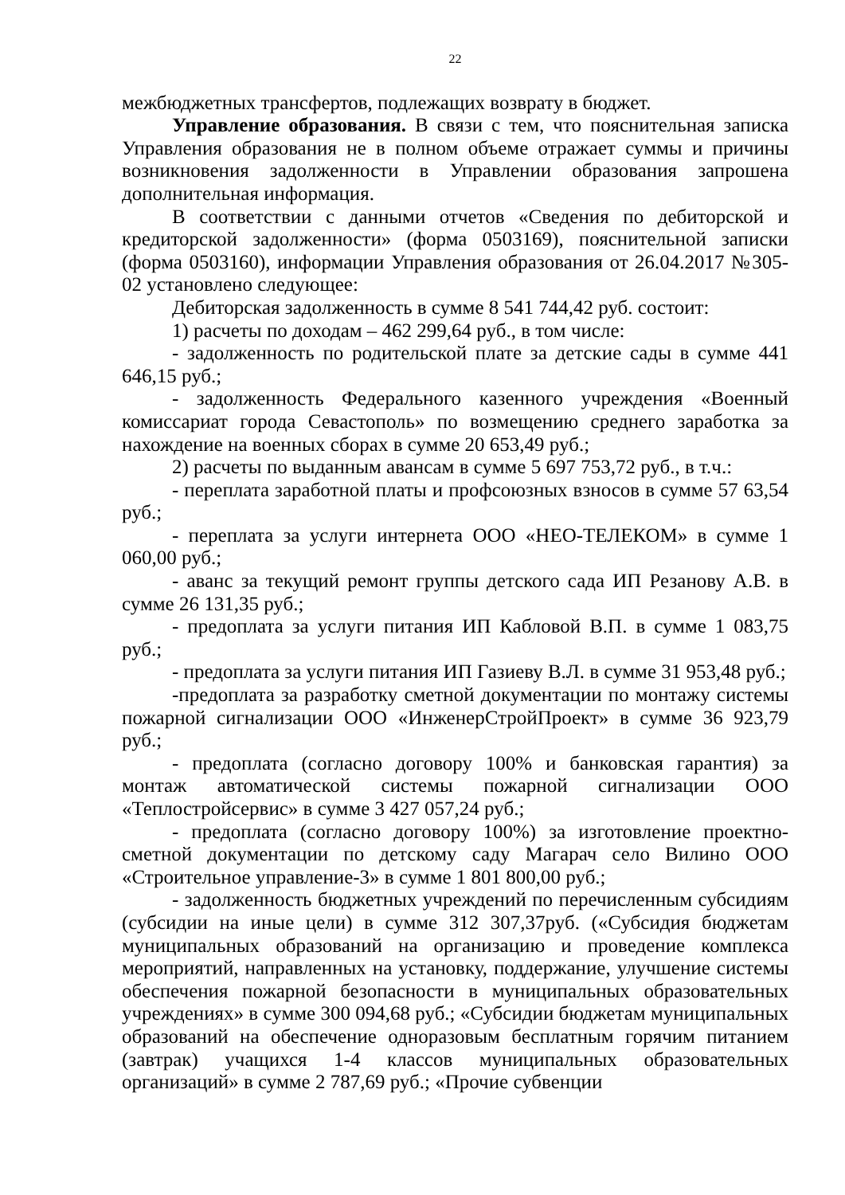22
межбюджетных трансфертов, подлежащих возврату в бюджет.
Управление образования. В связи с тем, что пояснительная записка Управления образования не в полном объеме отражает суммы и причины возникновения задолженности в Управлении образования запрошена дополнительная информация.
В соответствии с данными отчетов «Сведения по дебиторской и кредиторской задолженности» (форма 0503169), пояснительной записки (форма 0503160), информации Управления образования от 26.04.2017 №305-02 установлено следующее:
Дебиторская задолженность в сумме 8 541 744,42 руб. состоит:
1) расчеты по доходам – 462 299,64 руб., в том числе:
- задолженность по родительской плате за детские сады в сумме 441 646,15 руб.;
- задолженность Федерального казенного учреждения «Военный комиссариат города Севастополь» по возмещению среднего заработка за нахождение на военных сборах в сумме 20 653,49 руб.;
2) расчеты по выданным авансам в сумме 5 697 753,72 руб., в т.ч.:
- переплата заработной платы и профсоюзных взносов в сумме 57 63,54 руб.;
- переплата за услуги интернета ООО «НЕО-ТЕЛЕКОМ» в сумме 1 060,00 руб.;
- аванс за текущий ремонт группы детского сада ИП Резанову А.В. в сумме 26 131,35 руб.;
- предоплата за услуги питания ИП Кабловой В.П. в сумме 1 083,75 руб.;
- предоплата за услуги питания ИП Газиеву В.Л. в сумме 31 953,48 руб.;
-предоплата за разработку сметной документации по монтажу системы пожарной сигнализации ООО «ИнженерСтройПроект» в сумме 36 923,79 руб.;
- предоплата (согласно договору 100% и банковская гарантия) за монтаж автоматической системы пожарной сигнализации ООО «Теплостройсервис» в сумме 3 427 057,24 руб.;
- предоплата (согласно договору 100%) за изготовление проектно-сметной документации по детскому саду Магарач село Вилино ООО «Строительное управление-3» в сумме 1 801 800,00 руб.;
- задолженность бюджетных учреждений по перечисленным субсидиям (субсидии на иные цели) в сумме 312 307,37руб. («Субсидия бюджетам муниципальных образований на организацию и проведение комплекса мероприятий, направленных на установку, поддержание, улучшение системы обеспечения пожарной безопасности в муниципальных образовательных учреждениях» в сумме 300 094,68 руб.; «Субсидии бюджетам муниципальных образований на обеспечение одноразовым бесплатным горячим питанием (завтрак) учащихся 1-4 классов муниципальных образовательных организаций» в сумме 2 787,69 руб.; «Прочие субвенции